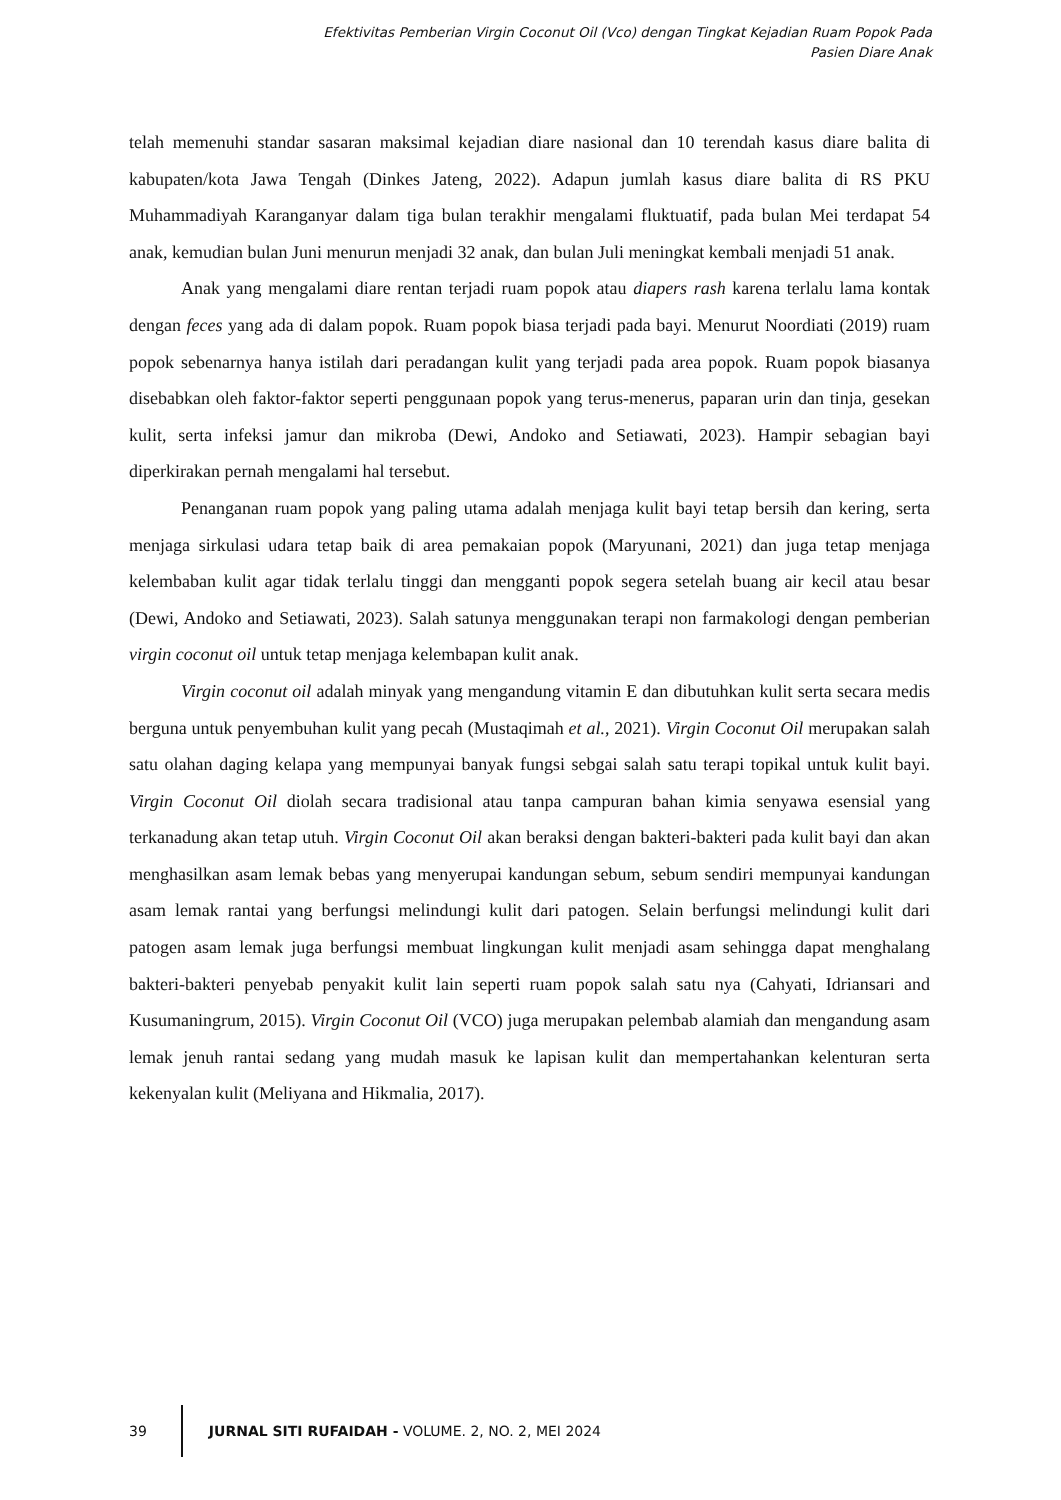Efektivitas Pemberian Virgin Coconut Oil (Vco) dengan Tingkat Kejadian Ruam Popok Pada
Pasien Diare Anak
telah memenuhi standar sasaran maksimal kejadian diare nasional dan 10 terendah kasus diare balita di kabupaten/kota Jawa Tengah (Dinkes Jateng, 2022). Adapun jumlah kasus diare balita di RS PKU Muhammadiyah Karanganyar dalam tiga bulan terakhir mengalami fluktuatif, pada bulan Mei terdapat 54 anak, kemudian bulan Juni menurun menjadi 32 anak, dan bulan Juli meningkat kembali menjadi 51 anak.
Anak yang mengalami diare rentan terjadi ruam popok atau diapers rash karena terlalu lama kontak dengan feces yang ada di dalam popok. Ruam popok biasa terjadi pada bayi. Menurut Noordiati (2019) ruam popok sebenarnya hanya istilah dari peradangan kulit yang terjadi pada area popok. Ruam popok biasanya disebabkan oleh faktor-faktor seperti penggunaan popok yang terus-menerus, paparan urin dan tinja, gesekan kulit, serta infeksi jamur dan mikroba (Dewi, Andoko and Setiawati, 2023). Hampir sebagian bayi diperkirakan pernah mengalami hal tersebut.
Penanganan ruam popok yang paling utama adalah menjaga kulit bayi tetap bersih dan kering, serta menjaga sirkulasi udara tetap baik di area pemakaian popok (Maryunani, 2021) dan juga tetap menjaga kelembaban kulit agar tidak terlalu tinggi dan mengganti popok segera setelah buang air kecil atau besar (Dewi, Andoko and Setiawati, 2023). Salah satunya menggunakan terapi non farmakologi dengan pemberian virgin coconut oil untuk tetap menjaga kelembapan kulit anak.
Virgin coconut oil adalah minyak yang mengandung vitamin E dan dibutuhkan kulit serta secara medis berguna untuk penyembuhan kulit yang pecah (Mustaqimah et al., 2021). Virgin Coconut Oil merupakan salah satu olahan daging kelapa yang mempunyai banyak fungsi sebgai salah satu terapi topikal untuk kulit bayi. Virgin Coconut Oil diolah secara tradisional atau tanpa campuran bahan kimia senyawa esensial yang terkanadung akan tetap utuh. Virgin Coconut Oil akan beraksi dengan bakteri-bakteri pada kulit bayi dan akan menghasilkan asam lemak bebas yang menyerupai kandungan sebum, sebum sendiri mempunyai kandungan asam lemak rantai yang berfungsi melindungi kulit dari patogen. Selain berfungsi melindungi kulit dari patogen asam lemak juga berfungsi membuat lingkungan kulit menjadi asam sehingga dapat menghalang bakteri-bakteri penyebab penyakit kulit lain seperti ruam popok salah satu nya (Cahyati, Idriansari and Kusumaningrum, 2015). Virgin Coconut Oil (VCO) juga merupakan pelembab alamiah dan mengandung asam lemak jenuh rantai sedang yang mudah masuk ke lapisan kulit dan mempertahankan kelenturan serta kekenyalan kulit (Meliyana and Hikmalia, 2017).
39
JURNAL SITI RUFAIDAH - VOLUME. 2, NO. 2, MEI 2024